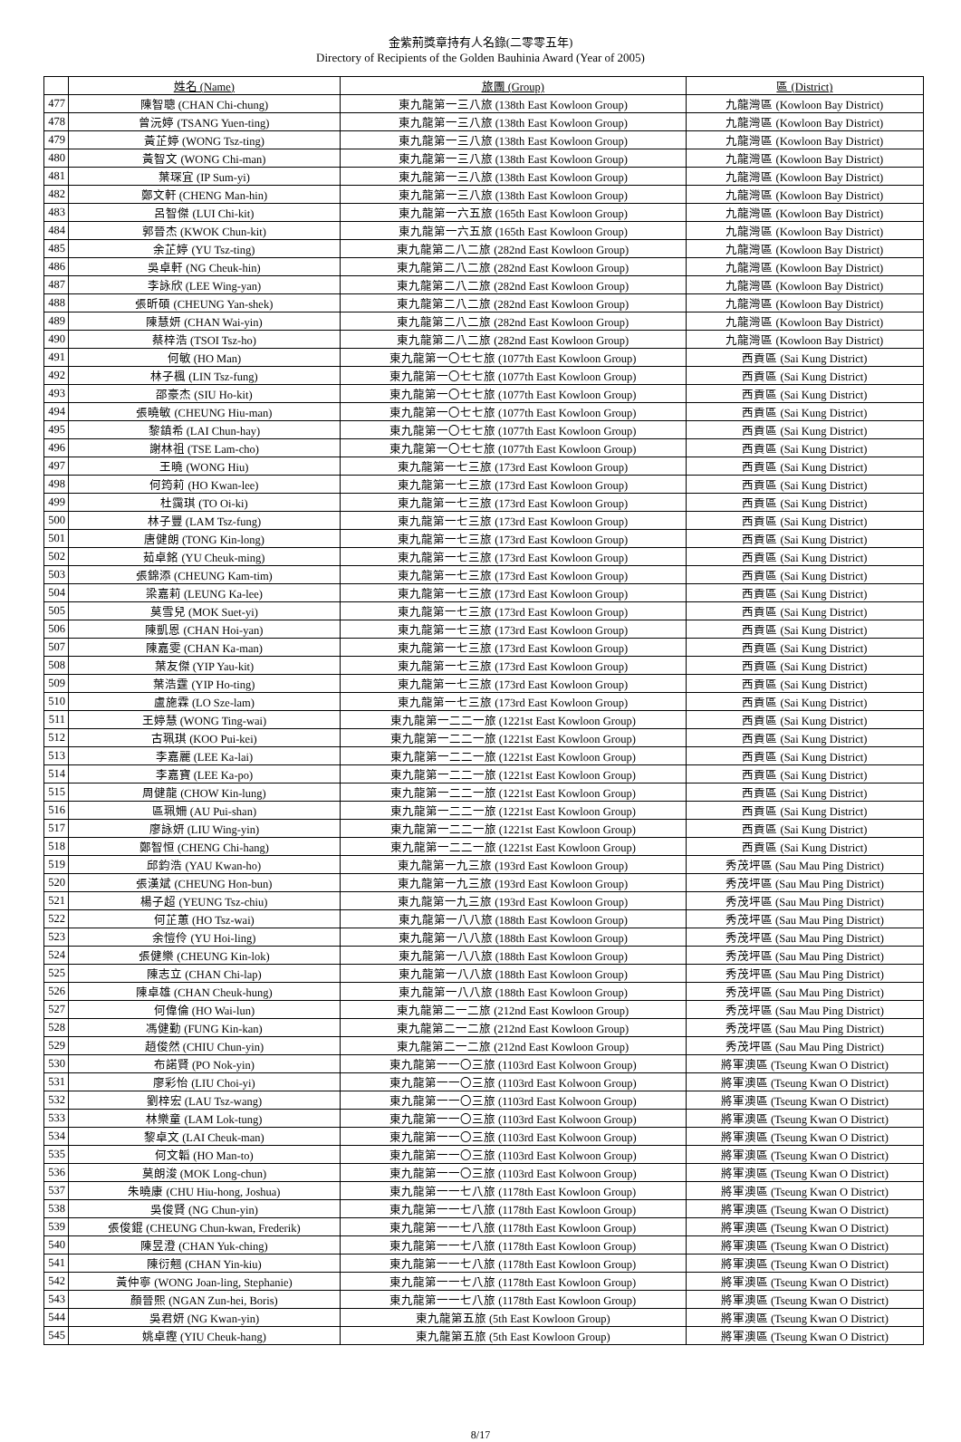金紫荊獎章持有人名錄(二零零五年)
Directory of Recipients of the Golden Bauhinia Award (Year of 2005)
| | 姓名 (Name) | 旅團 (Group) | 區 (District) |
| 477 | 陳智聰 (CHAN Chi-chung) | 東九龍第一三八旅 (138th East Kowloon Group) | 九龍灣區 (Kowloon Bay District) |
| 478 | 曾沅婷 (TSANG Yuen-ting) | 東九龍第一三八旅 (138th East Kowloon Group) | 九龍灣區 (Kowloon Bay District) |
| 479 | 黃芷婷 (WONG Tsz-ting) | 東九龍第一三八旅 (138th East Kowloon Group) | 九龍灣區 (Kowloon Bay District) |
| 480 | 黃智文 (WONG Chi-man) | 東九龍第一三八旅 (138th East Kowloon Group) | 九龍灣區 (Kowloon Bay District) |
| 481 | 葉琛宜 (IP Sum-yi) | 東九龍第一三八旅 (138th East Kowloon Group) | 九龍灣區 (Kowloon Bay District) |
| 482 | 鄭文軒 (CHENG Man-hin) | 東九龍第一三八旅 (138th East Kowloon Group) | 九龍灣區 (Kowloon Bay District) |
| 483 | 呂智傑 (LUI Chi-kit) | 東九龍第一六五旅 (165th East Kowloon Group) | 九龍灣區 (Kowloon Bay District) |
| 484 | 郭晉杰 (KWOK Chun-kit) | 東九龍第一六五旅 (165th East Kowloon Group) | 九龍灣區 (Kowloon Bay District) |
| 485 | 余芷婷 (YU Tsz-ting) | 東九龍第二八二旅 (282nd East Kowloon Group) | 九龍灣區 (Kowloon Bay District) |
| 486 | 吳卓軒 (NG Cheuk-hin) | 東九龍第二八二旅 (282nd East Kowloon Group) | 九龍灣區 (Kowloon Bay District) |
| 487 | 李詠欣 (LEE Wing-yan) | 東九龍第二八二旅 (282nd East Kowloon Group) | 九龍灣區 (Kowloon Bay District) |
| 488 | 張昕碩 (CHEUNG Yan-shek) | 東九龍第二八二旅 (282nd East Kowloon Group) | 九龍灣區 (Kowloon Bay District) |
| 489 | 陳慧妍 (CHAN Wai-yin) | 東九龍第二八二旅 (282nd East Kowloon Group) | 九龍灣區 (Kowloon Bay District) |
| 490 | 蔡梓浩 (TSOI Tsz-ho) | 東九龍第二八二旅 (282nd East Kowloon Group) | 九龍灣區 (Kowloon Bay District) |
| 491 | 何敏 (HO Man) | 東九龍第一〇七七旅 (1077th East Kowloon Group) | 西貢區 (Sai Kung District) |
| 492 | 林子楓 (LIN Tsz-fung) | 東九龍第一〇七七旅 (1077th East Kowloon Group) | 西貢區 (Sai Kung District) |
| 493 | 邵豪杰 (SIU Ho-kit) | 東九龍第一〇七七旅 (1077th East Kowloon Group) | 西貢區 (Sai Kung District) |
| 494 | 張曉敏 (CHEUNG Hiu-man) | 東九龍第一〇七七旅 (1077th East Kowloon Group) | 西貢區 (Sai Kung District) |
| 495 | 黎鎮希 (LAI Chun-hay) | 東九龍第一〇七七旅 (1077th East Kowloon Group) | 西貢區 (Sai Kung District) |
| 496 | 謝林祖 (TSE Lam-cho) | 東九龍第一〇七七旅 (1077th East Kowloon Group) | 西貢區 (Sai Kung District) |
| 497 | 王曉 (WONG Hiu) | 東九龍第一七三旅 (173rd East Kowloon Group) | 西貢區 (Sai Kung District) |
| 498 | 何筠莉 (HO Kwan-lee) | 東九龍第一七三旅 (173rd East Kowloon Group) | 西貢區 (Sai Kung District) |
| 499 | 杜靄琪 (TO Oi-ki) | 東九龍第一七三旅 (173rd East Kowloon Group) | 西貢區 (Sai Kung District) |
| 500 | 林子豐 (LAM Tsz-fung) | 東九龍第一七三旅 (173rd East Kowloon Group) | 西貢區 (Sai Kung District) |
| 501 | 唐健朗 (TONG Kin-long) | 東九龍第一七三旅 (173rd East Kowloon Group) | 西貢區 (Sai Kung District) |
| 502 | 茹卓銘 (YU Cheuk-ming) | 東九龍第一七三旅 (173rd East Kowloon Group) | 西貢區 (Sai Kung District) |
| 503 | 張錦添 (CHEUNG Kam-tim) | 東九龍第一七三旅 (173rd East Kowloon Group) | 西貢區 (Sai Kung District) |
| 504 | 梁嘉莉 (LEUNG Ka-lee) | 東九龍第一七三旅 (173rd East Kowloon Group) | 西貢區 (Sai Kung District) |
| 505 | 莫雪兒 (MOK Suet-yi) | 東九龍第一七三旅 (173rd East Kowloon Group) | 西貢區 (Sai Kung District) |
| 506 | 陳凱恩 (CHAN Hoi-yan) | 東九龍第一七三旅 (173rd East Kowloon Group) | 西貢區 (Sai Kung District) |
| 507 | 陳嘉雯 (CHAN Ka-man) | 東九龍第一七三旅 (173rd East Kowloon Group) | 西貢區 (Sai Kung District) |
| 508 | 葉友傑 (YIP Yau-kit) | 東九龍第一七三旅 (173rd East Kowloon Group) | 西貢區 (Sai Kung District) |
| 509 | 葉浩霆 (YIP Ho-ting) | 東九龍第一七三旅 (173rd East Kowloon Group) | 西貢區 (Sai Kung District) |
| 510 | 盧施霖 (LO Sze-lam) | 東九龍第一七三旅 (173rd East Kowloon Group) | 西貢區 (Sai Kung District) |
| 511 | 王婷慧 (WONG Ting-wai) | 東九龍第一二二一旅 (1221st East Kowloon Group) | 西貢區 (Sai Kung District) |
| 512 | 古珮琪 (KOO Pui-kei) | 東九龍第一二二一旅 (1221st East Kowloon Group) | 西貢區 (Sai Kung District) |
| 513 | 李嘉麗 (LEE Ka-lai) | 東九龍第一二二一旅 (1221st East Kowloon Group) | 西貢區 (Sai Kung District) |
| 514 | 李嘉寶 (LEE Ka-po) | 東九龍第一二二一旅 (1221st East Kowloon Group) | 西貢區 (Sai Kung District) |
| 515 | 周健龍 (CHOW Kin-lung) | 東九龍第一二二一旅 (1221st East Kowloon Group) | 西貢區 (Sai Kung District) |
| 516 | 區珮姍 (AU Pui-shan) | 東九龍第一二二一旅 (1221st East Kowloon Group) | 西貢區 (Sai Kung District) |
| 517 | 廖詠妍 (LIU Wing-yin) | 東九龍第一二二一旅 (1221st East Kowloon Group) | 西貢區 (Sai Kung District) |
| 518 | 鄭智恒 (CHENG Chi-hang) | 東九龍第一二二一旅 (1221st East Kowloon Group) | 西貢區 (Sai Kung District) |
| 519 | 邱鈞浩 (YAU Kwan-ho) | 東九龍第一九三旅 (193rd East Kowloon Group) | 秀茂坪區 (Sau Mau Ping District) |
| 520 | 張漢斌 (CHEUNG Hon-bun) | 東九龍第一九三旅 (193rd East Kowloon Group) | 秀茂坪區 (Sau Mau Ping District) |
| 521 | 楊子超 (YEUNG Tsz-chiu) | 東九龍第一九三旅 (193rd East Kowloon Group) | 秀茂坪區 (Sau Mau Ping District) |
| 522 | 何芷蕙 (HO Tsz-wai) | 東九龍第一八八旅 (188th East Kowloon Group) | 秀茂坪區 (Sau Mau Ping District) |
| 523 | 余愷伶 (YU Hoi-ling) | 東九龍第一八八旅 (188th East Kowloon Group) | 秀茂坪區 (Sau Mau Ping District) |
| 524 | 張健樂 (CHEUNG Kin-lok) | 東九龍第一八八旅 (188th East Kowloon Group) | 秀茂坪區 (Sau Mau Ping District) |
| 525 | 陳志立 (CHAN Chi-lap) | 東九龍第一八八旅 (188th East Kowloon Group) | 秀茂坪區 (Sau Mau Ping District) |
| 526 | 陳卓雄 (CHAN Cheuk-hung) | 東九龍第一八八旅 (188th East Kowloon Group) | 秀茂坪區 (Sau Mau Ping District) |
| 527 | 何偉倫 (HO Wai-lun) | 東九龍第二一二旅 (212nd East Kowloon Group) | 秀茂坪區 (Sau Mau Ping District) |
| 528 | 馮健勤 (FUNG Kin-kan) | 東九龍第二一二旅 (212nd East Kowloon Group) | 秀茂坪區 (Sau Mau Ping District) |
| 529 | 趙俊然 (CHIU Chun-yin) | 東九龍第二一二旅 (212nd East Kowloon Group) | 秀茂坪區 (Sau Mau Ping District) |
| 530 | 布諾賢 (PO Nok-yin) | 東九龍第一一〇三旅 (1103rd East Kolwoon Group) | 將軍澳區 (Tseung Kwan O District) |
| 531 | 廖彩怡 (LIU Choi-yi) | 東九龍第一一〇三旅 (1103rd East Kolwoon Group) | 將軍澳區 (Tseung Kwan O District) |
| 532 | 劉梓宏 (LAU Tsz-wang) | 東九龍第一一〇三旅 (1103rd East Kolwoon Group) | 將軍澳區 (Tseung Kwan O District) |
| 533 | 林樂童 (LAM Lok-tung) | 東九龍第一一〇三旅 (1103rd East Kolwoon Group) | 將軍澳區 (Tseung Kwan O District) |
| 534 | 黎卓文 (LAI Cheuk-man) | 東九龍第一一〇三旅 (1103rd East Kolwoon Group) | 將軍澳區 (Tseung Kwan O District) |
| 535 | 何文韜 (HO Man-to) | 東九龍第一一〇三旅 (1103rd East Kolwoon Group) | 將軍澳區 (Tseung Kwan O District) |
| 536 | 莫朗浚 (MOK Long-chun) | 東九龍第一一〇三旅 (1103rd East Kolwoon Group) | 將軍澳區 (Tseung Kwan O District) |
| 537 | 朱曉康 (CHU Hiu-hong, Joshua) | 東九龍第一一七八旅 (1178th East Kowloon Group) | 將軍澳區 (Tseung Kwan O District) |
| 538 | 吳俊賢 (NG Chun-yin) | 東九龍第一一七八旅 (1178th East Kowloon Group) | 將軍澳區 (Tseung Kwan O District) |
| 539 | 張俊錕 (CHEUNG Chun-kwan, Frederik) | 東九龍第一一七八旅 (1178th East Kowloon Group) | 將軍澳區 (Tseung Kwan O District) |
| 540 | 陳昱澄 (CHAN Yuk-ching) | 東九龍第一一七八旅 (1178th East Kowloon Group) | 將軍澳區 (Tseung Kwan O District) |
| 541 | 陳衍翹 (CHAN Yin-kiu) | 東九龍第一一七八旅 (1178th East Kowloon Group) | 將軍澳區 (Tseung Kwan O District) |
| 542 | 黃仲寧 (WONG Joan-ling, Stephanie) | 東九龍第一一七八旅 (1178th East Kowloon Group) | 將軍澳區 (Tseung Kwan O District) |
| 543 | 顏晉熙 (NGAN Zun-hei, Boris) | 東九龍第一一七八旅 (1178th East Kowloon Group) | 將軍澳區 (Tseung Kwan O District) |
| 544 | 吳君妍 (NG Kwan-yin) | 東九龍第五旅 (5th East Kowloon Group) | 將軍澳區 (Tseung Kwan O District) |
| 545 | 姚卓鏗 (YIU Cheuk-hang) | 東九龍第五旅 (5th East Kowloon Group) | 將軍澳區 (Tseung Kwan O District) |
8/17